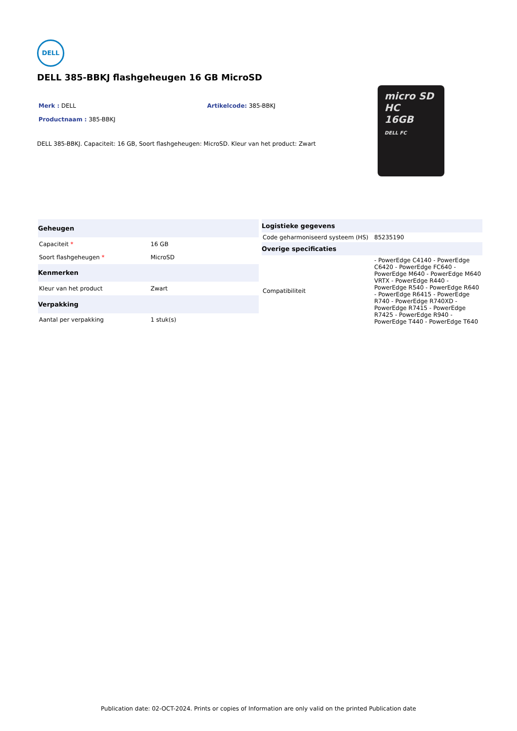DELL
DELL 385-BBKJ flashgeheugen 16 GB MicroSD
micro SD
HC
16GB
DELL FC
Merk : DELL Artikelcode: 385-BBKJ
Productnaam : 385-BBKJ
DELL 385-BBKJ. Capaciteit: 16 GB, Soort flashgeheugen: MicroSD. Kleur van het product: Zwart
| Geheugen | |
| --- | --- |
| Capaciteit * | 16 GB |
| Soort flashgeheugen * | MicroSD |
| Kenmerken | |
| Kleur van het product | Zwart |
| Verpakking | |
| Aantal per verpakking | 1 stuk(s) |
| Logistieke gegevens | |
| --- | --- |
| Code geharmoniseerd systeem (HS) | 85235190 |
| Overige specificaties | |
| Compatibiliteit | - PowerEdge C4140 - PowerEdge C6420 - PowerEdge FC640 - PowerEdge M640 - PowerEdge M640 VRTX - PowerEdge R440 - PowerEdge R540 - PowerEdge R640 - PowerEdge R6415 - PowerEdge R740 - PowerEdge R740XD - PowerEdge R7415 - PowerEdge R7425 - PowerEdge R940 - PowerEdge T440 - PowerEdge T640 |
Publication date: 02-OCT-2024. Prints or copies of Information are only valid on the printed Publication date